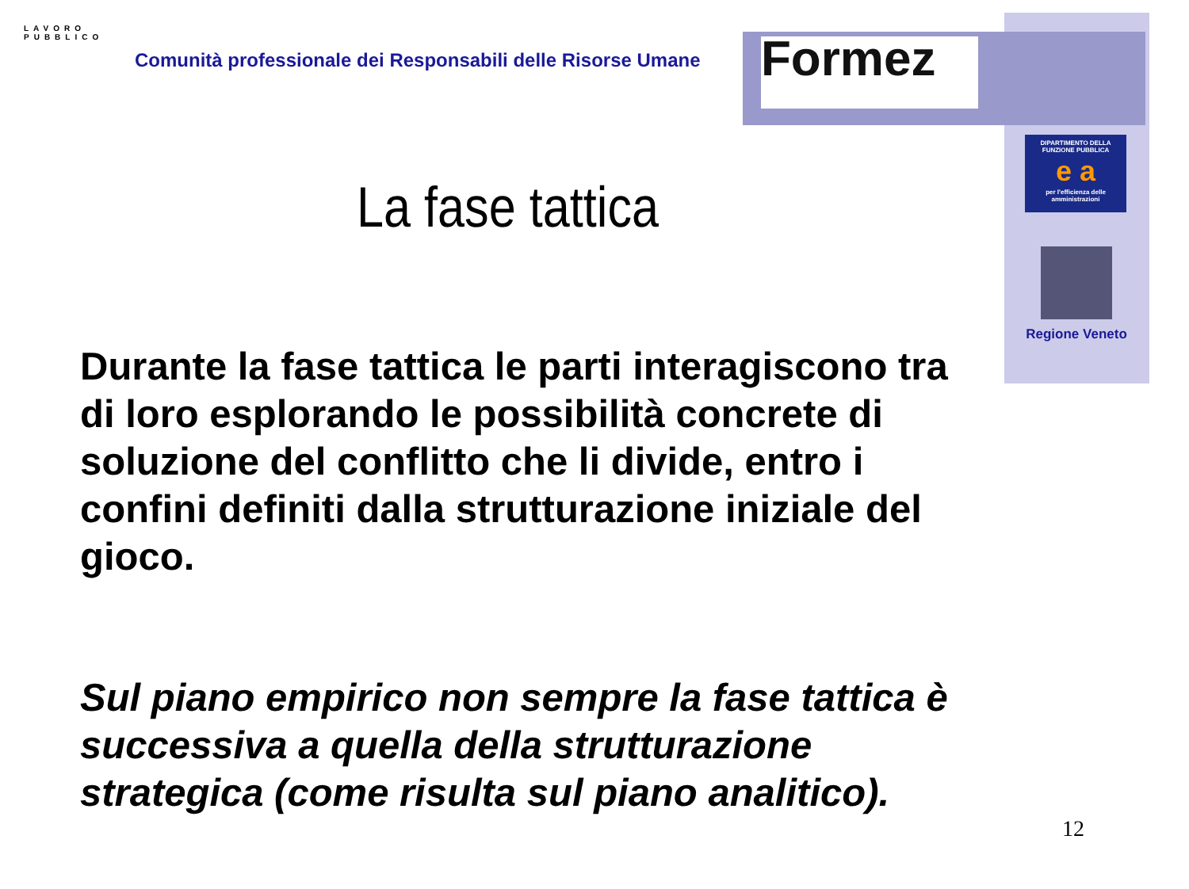LAVORO
PUBBLICO
Comunità professionale dei Responsabili delle Risorse Umane
Formez
DIPARTIMENTO DELLA
FUNZIONE PUBBLICA
e a
per l'efficienza delle
amministrazioni
Regione Veneto
La fase tattica
Durante la fase tattica le parti interagiscono tra di loro esplorando le possibilità concrete di soluzione del conflitto che li divide, entro i confini definiti dalla strutturazione iniziale del gioco.
Sul piano empirico non sempre la fase tattica è successiva a quella della strutturazione strategica (come risulta sul piano analitico).
12